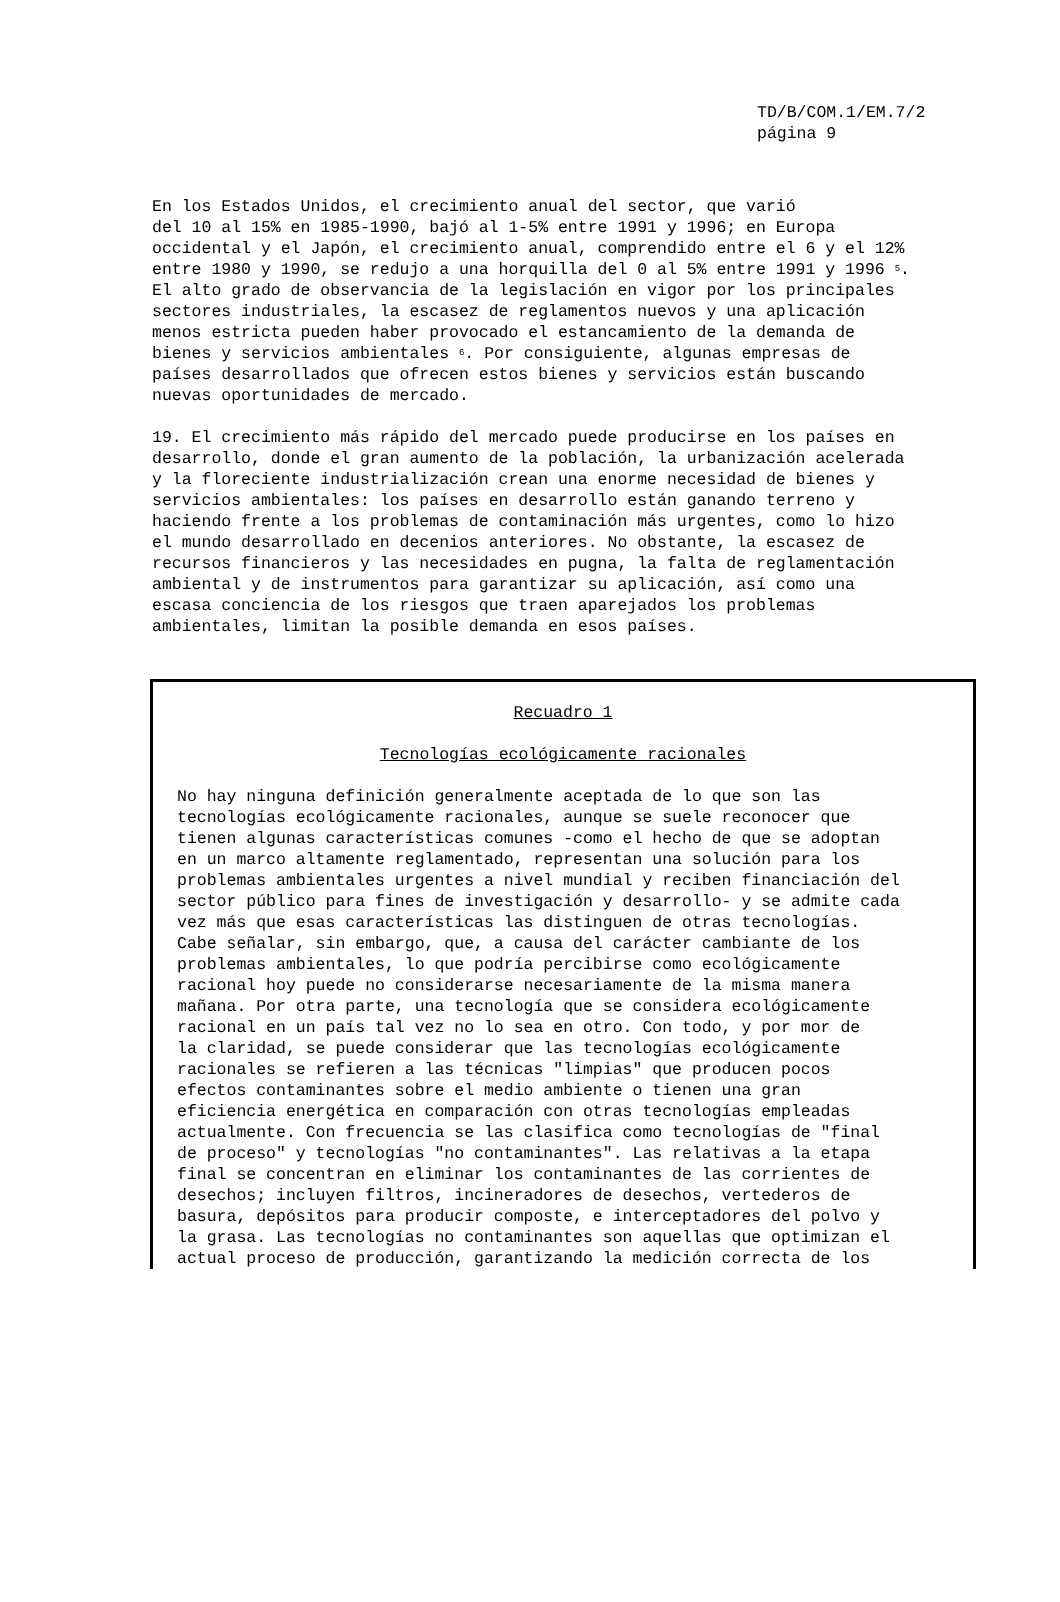TD/B/COM.1/EM.7/2
página 9
En los Estados Unidos, el crecimiento anual del sector, que varió del 10 al 15% en 1985-1990, bajó al 1-5% entre 1991 y 1996; en Europa occidental y el Japón, el crecimiento anual, comprendido entre el 6 y el 12% entre 1980 y 1990, se redujo a una horquilla del 0 al 5% entre 1991 y 1996 <sup>5</sup>. El alto grado de observancia de la legislación en vigor por los principales sectores industriales, la escasez de reglamentos nuevos y una aplicación menos estricta pueden haber provocado el estancamiento de la demanda de bienes y servicios ambientales <sup>6</sup>. Por consiguiente, algunas empresas de países desarrollados que ofrecen estos bienes y servicios están buscando nuevas oportunidades de mercado.
19. El crecimiento más rápido del mercado puede producirse en los países en desarrollo, donde el gran aumento de la población, la urbanización acelerada y la floreciente industrialización crean una enorme necesidad de bienes y servicios ambientales: los países en desarrollo están ganando terreno y haciendo frente a los problemas de contaminación más urgentes, como lo hizo el mundo desarrollado en decenios anteriores. No obstante, la escasez de recursos financieros y las necesidades en pugna, la falta de reglamentación ambiental y de instrumentos para garantizar su aplicación, así como una escasa conciencia de los riesgos que traen aparejados los problemas ambientales, limitan la posible demanda en esos países.
Recuadro 1
Tecnologías ecológicamente racionales
No hay ninguna definición generalmente aceptada de lo que son las tecnologías ecológicamente racionales, aunque se suele reconocer que tienen algunas características comunes -como el hecho de que se adoptan en un marco altamente reglamentado, representan una solución para los problemas ambientales urgentes a nivel mundial y reciben financiación del sector público para fines de investigación y desarrollo- y se admite cada vez más que esas características las distinguen de otras tecnologías. Cabe señalar, sin embargo, que, a causa del carácter cambiante de los problemas ambientales, lo que podría percibirse como ecológicamente racional hoy puede no considerarse necesariamente de la misma manera mañana. Por otra parte, una tecnología que se considera ecológicamente racional en un país tal vez no lo sea en otro. Con todo, y por mor de la claridad, se puede considerar que las tecnologías ecológicamente racionales se refieren a las técnicas "limpias" que producen pocos efectos contaminantes sobre el medio ambiente o tienen una gran eficiencia energética en comparación con otras tecnologías empleadas actualmente. Con frecuencia se las clasifica como tecnologías de "final de proceso" y tecnologías "no contaminantes". Las relativas a la etapa final se concentran en eliminar los contaminantes de las corrientes de desechos; incluyen filtros, incineradores de desechos, vertederos de basura, depósitos para producir composte, e interceptadores del polvo y la grasa. Las tecnologías no contaminantes son aquellas que optimizan el actual proceso de producción, garantizando la medición correcta de los